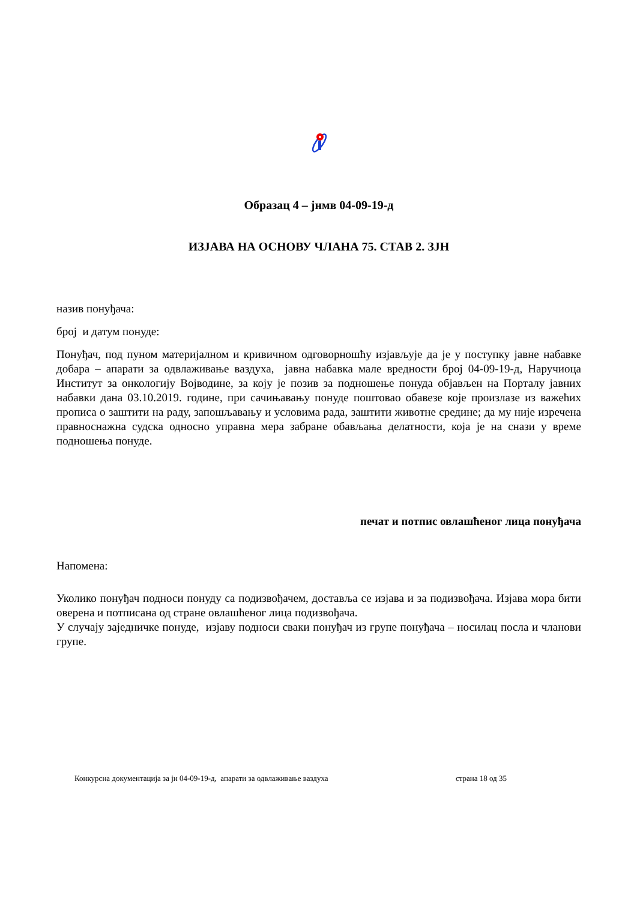Образац 4 – јнмв 04-09-19-д
ИЗЈАВА НА ОСНОВУ ЧЛАНА 75. СТАВ 2. ЗЈН
назив понуђача:
број и датум понуде:
Понуђач, под пуном материјалном и кривичном одговорношћу изјављује да је у поступку јавне набавке добара – апарати за одвлаживање ваздуха, јавна набавка мале вредности број 04-09-19-д, Наручиоца Институт за онкологију Војводине, за коју је позив за подношење понуда објављен на Порталу јавних набавки дана 03.10.2019. године, при сачињавању понуде поштовао обавезе које произлазе из важећих прописа о заштити на раду, запошљавању и условима рада, заштити животне средине; да му није изречена правноснажна судска односно управна мера забране обављања делатности, која је на снази у време подношења понуде.
печат и потпис овлашћеног лица понуђача
Напомена:
Уколико понуђач подноси понуду са подизвођачем, доставља се изјава и за подизвођача. Изјава мора бити оверена и потписана од стране овлашћеног лица подизвођача.
У случају заједничке понуде, изјаву подноси сваки понуђач из групе понуђача – носилац посла и чланови групе.
Конкурсна документација за јн 04-09-19-д, апарати за одвлаживање ваздуха страна 18 од 35